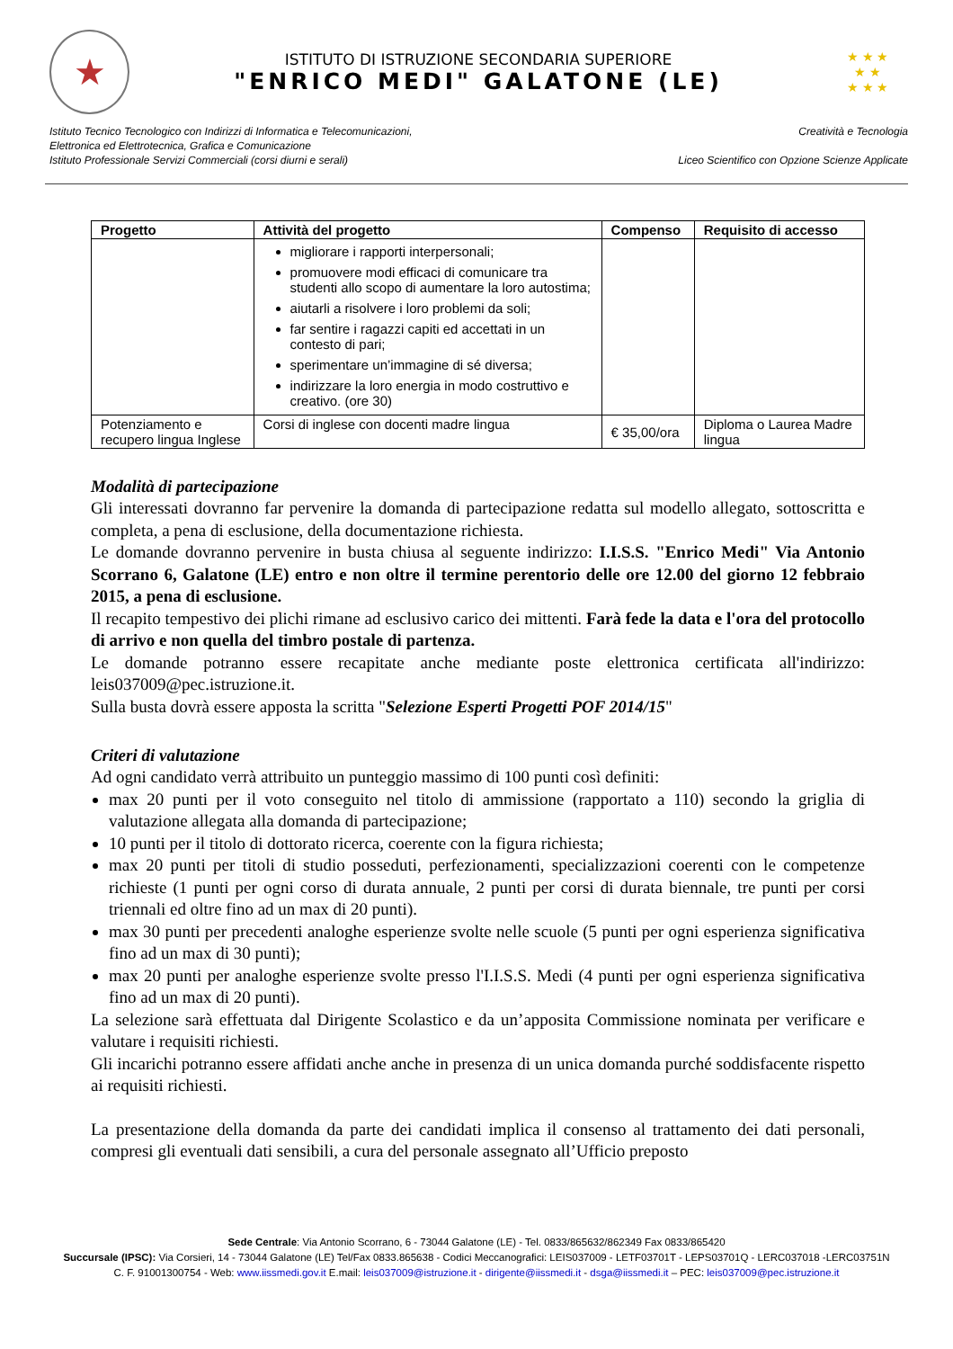★
ISTITUTO DI ISTRUZIONE SECONDARIA SUPERIORE
"ENRICO MEDI" GALATONE (LE)
★ ★ ★
★ ★
★ ★ ★
Istituto Tecnico Tecnologico con Indirizzi di Informatica e Telecomunicazioni,
Elettronica ed Elettrotecnica, Grafica e Comunicazione
Istituto Professionale Servizi Commerciali (corsi diurni e serali)
Creatività e Tecnologia
Liceo Scientifico con Opzione Scienze Applicate
| Progetto | Attività del progetto | Compenso | Requisito di accesso |
| --- | --- | --- | --- |
| | migliorare i rapporti interpersonali; promuovere modi efficaci di comunicare tra studenti allo scopo di aumentare la loro autostima; aiutarli a risolvere i loro problemi da soli; far sentire i ragazzi capiti ed accettati in un contesto di pari; sperimentare un’immagine di sé diversa; indirizzare la loro energia in modo costruttivo e creativo. (ore 30) | | |
| Potenziamento e recupero lingua Inglese | Corsi di inglese con docenti madre lingua | € 35,00/ora | Diploma o Laurea Madre lingua |
Modalità di partecipazione
Gli interessati dovranno far pervenire la domanda di partecipazione redatta sul modello allegato, sottoscritta e completa, a pena di esclusione, della documentazione richiesta.
Le domande dovranno pervenire in busta chiusa al seguente indirizzo: I.I.S.S. "Enrico Medi" Via Antonio Scorrano 6, Galatone (LE) entro e non oltre il termine perentorio delle ore 12.00 del giorno 12 febbraio 2015, a pena di esclusione.
Il recapito tempestivo dei plichi rimane ad esclusivo carico dei mittenti. Farà fede la data e l'ora del protocollo di arrivo e non quella del timbro postale di partenza.
Le domande potranno essere recapitate anche mediante poste elettronica certificata all'indirizzo: leis037009@pec.istruzione.it.
Sulla busta dovrà essere apposta la scritta "Selezione Esperti Progetti POF 2014/15"
Criteri di valutazione
Ad ogni candidato verrà attribuito un punteggio massimo di 100 punti così definiti:
max 20 punti per il voto conseguito nel titolo di ammissione (rapportato a 110) secondo la griglia di valutazione allegata alla domanda di partecipazione;
10 punti per il titolo di dottorato ricerca, coerente con la figura richiesta;
max 20 punti per titoli di studio posseduti, perfezionamenti, specializzazioni coerenti con le competenze richieste (1 punti per ogni corso di durata annuale, 2 punti per corsi di durata biennale, tre punti per corsi triennali ed oltre fino ad un max di 20 punti).
max 30 punti per precedenti analoghe esperienze svolte nelle scuole (5 punti per ogni esperienza significativa fino ad un max di 30 punti);
max 20 punti per analoghe esperienze svolte presso l'I.I.S.S. Medi (4 punti per ogni esperienza significativa fino ad un max di 20 punti).
La selezione sarà effettuata dal Dirigente Scolastico e da un’apposita Commissione nominata per verificare e valutare i requisiti richiesti.
Gli incarichi potranno essere affidati anche anche in presenza di un unica domanda purché soddisfacente rispetto ai requisiti richiesti.
La presentazione della domanda da parte dei candidati implica il consenso al trattamento dei dati personali, compresi gli eventuali dati sensibili, a cura del personale assegnato all’Ufficio preposto
Sede Centrale: Via Antonio Scorrano, 6 - 73044 Galatone (LE) - Tel. 0833/865632/862349 Fax 0833/865420
Succursale (IPSC): Via Corsieri, 14 - 73044 Galatone (LE) Tel/Fax 0833.865638 - Codici Meccanografici: LEIS037009 - LETF03701T - LEPS03701Q - LERC037018 -LERC03751N
C. F. 91001300754 - Web: www.iissmedi.gov.it E.mail: leis037009@istruzione.it - dirigente@iissmedi.it - dsga@iissmedi.it – PEC: leis037009@pec.istruzione.it